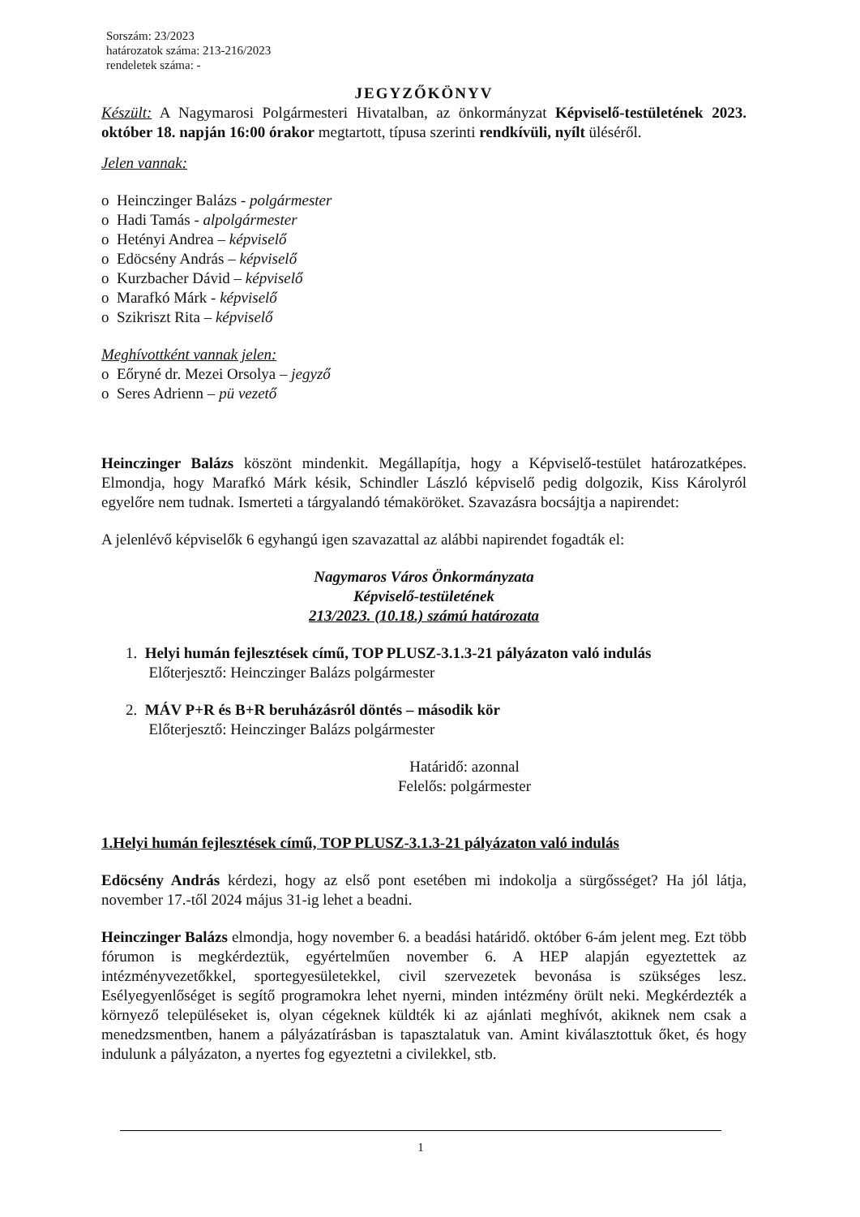Sorszám: 23/2023
határozatok száma: 213-216/2023
rendeletek száma: -
JEGYZŐKÖNYV
Készült: A Nagymarosi Polgármesteri Hivatalban, az önkormányzat Képviselő-testületének 2023. október 18. napján 16:00 órakor megtartott, típusa szerinti rendkívüli, nyílt üléséről.
Jelen vannak:
o Heinczinger Balázs - polgármester
o Hadi Tamás - alpolgármester
o Hetényi Andrea – képviselő
o Edöcsény András – képviselő
o Kurzbacher Dávid – képviselő
o Marafkó Márk - képviselő
o Szikriszt Rita – képviselő
Meghívottként vannak jelen:
o Eőryné dr. Mezei Orsolya – jegyző
o Seres Adrienn – pü vezető
Heinczinger Balázs köszönt mindenkit. Megállapítja, hogy a Képviselő-testület határozatképes. Elmondja, hogy Marafkó Márk késik, Schindler László képviselő pedig dolgozik, Kiss Károlyról egyelőre nem tudnak. Ismerteti a tárgyalandó témaköröket. Szavazásra bocsájtja a napirendet:
A jelenlévő képviselők 6 egyhangú igen szavazattal az alábbi napirendet fogadták el:
Nagymaros Város Önkormányzata
Képviselő-testületének
213/2023. (10.18.) számú határozata
1. Helyi humán fejlesztések című, TOP PLUSZ-3.1.3-21 pályázaton való indulás
Előterjesztő: Heinczinger Balázs polgármester
2. MÁV P+R és B+R beruházásról döntés – második kör
Előterjesztő: Heinczinger Balázs polgármester
Határidő: azonnal
Felelős: polgármester
1.Helyi humán fejlesztések című, TOP PLUSZ-3.1.3-21 pályázaton való indulás
Edöcsény András kérdezi, hogy az első pont esetében mi indokolja a sürgősséget? Ha jól látja, november 17.-től 2024 május 31-ig lehet a beadni.
Heinczinger Balázs elmondja, hogy november 6. a beadási határidő. október 6-ám jelent meg. Ezt több fórumon is megkérdeztük, egyértelműen november 6. A HEP alapján egyeztettek az intézményvezetőkkel, sportegyesületekkel, civil szervezetek bevonása is szükséges lesz. Esélyegyenlőséget is segítő programokra lehet nyerni, minden intézmény örült neki. Megkérdezték a környező településeket is, olyan cégeknek küldték ki az ajánlati meghívót, akiknek nem csak a menedzsmentben, hanem a pályázatírásban is tapasztalatuk van. Amint kiválasztottuk őket, és hogy indulunk a pályázaton, a nyertes fog egyeztetni a civilekkel, stb.
1